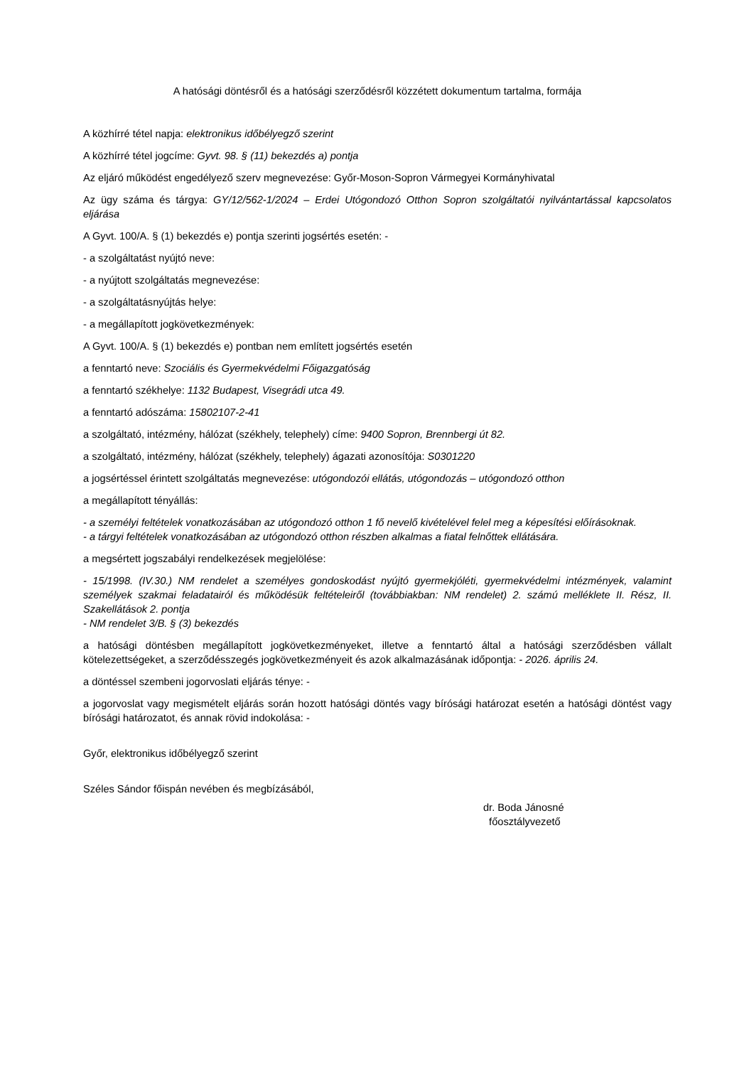A hatósági döntésről és a hatósági szerződésről közzétett dokumentum tartalma, formája
A közhírré tétel napja: elektronikus időbélyegző szerint
A közhírré tétel jogcíme: Gyvt. 98. § (11) bekezdés a) pontja
Az eljáró működést engedélyező szerv megnevezése: Győr-Moson-Sopron Vármegyei Kormányhivatal
Az ügy száma és tárgya: GY/12/562-1/2024 – Erdei Utógondozó Otthon Sopron szolgáltatói nyilvántartással kapcsolatos eljárása
A Gyvt. 100/A. § (1) bekezdés e) pontja szerinti jogsértés esetén: -
- a szolgáltatást nyújtó neve:
- a nyújtott szolgáltatás megnevezése:
- a szolgáltatásnyújtás helye:
- a megállapított jogkövetkezmények:
A Gyvt. 100/A. § (1) bekezdés e) pontban nem említett jogsértés esetén
a fenntartó neve: Szociális és Gyermekvédelmi Főigazgatóság
a fenntartó székhelye: 1132 Budapest, Visegrádi utca 49.
a fenntartó adószáma: 15802107-2-41
a szolgáltató, intézmény, hálózat (székhely, telephely) címe: 9400 Sopron, Brennbergi út 82.
a szolgáltató, intézmény, hálózat (székhely, telephely) ágazati azonosítója: S0301220
a jogsértéssel érintett szolgáltatás megnevezése: utógondozói ellátás, utógondozás – utógondozó otthon
a megállapított tényállás:
- a személyi feltételek vonatkozásában az utógondozó otthon 1 fő nevelő kivételével felel meg a képesítési előírásoknak.
- a tárgyi feltételek vonatkozásában az utógondozó otthon részben alkalmas a fiatal felnőttek ellátására.
a megsértett jogszabályi rendelkezések megjelölése:
- 15/1998. (IV.30.) NM rendelet a személyes gondoskodást nyújtó gyermekjóléti, gyermekvédelmi intézmények, valamint személyek szakmai feladatairól és működésük feltételeiről (továbbiakban: NM rendelet) 2. számú melléklete II. Rész, II. Szakellátások 2. pontja
- NM rendelet 3/B. § (3) bekezdés
a hatósági döntésben megállapított jogkövetkezményeket, illetve a fenntartó által a hatósági szerződésben vállalt kötelezettségeket, a szerződésszegés jogkövetkezményeit és azok alkalmazásának időpontja: - 2026. április 24.
a döntéssel szembeni jogorvoslati eljárás ténye: -
a jogorvoslat vagy megismételt eljárás során hozott hatósági döntés vagy bírósági határozat esetén a hatósági döntést vagy bírósági határozatot, és annak rövid indokolása: -
Győr, elektronikus időbélyegző szerint
Széles Sándor főispán nevében és megbízásából,
dr. Boda Jánosné
főosztályvezető